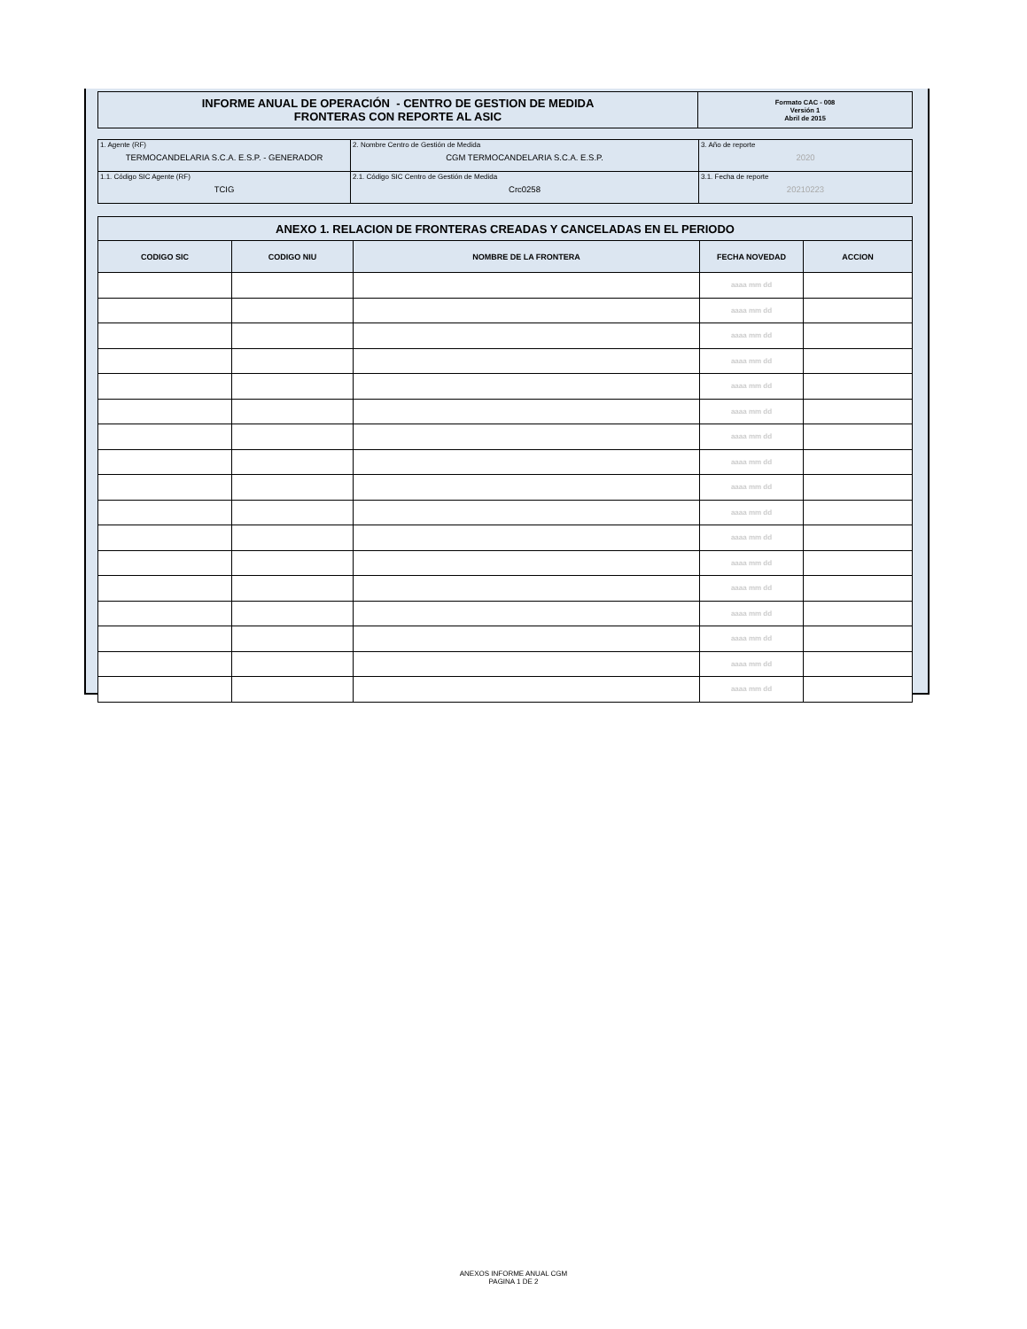| INFORME ANUAL DE OPERACIÓN - CENTRO DE GESTION DE MEDIDA FRONTERAS CON REPORTE AL ASIC | Formato CAC - 008 Versión 1 Abril de 2015 |
| 1. Agente (RF) TERMOCANDELARIA S.C.A. E.S.P. - GENERADOR | 2. Nombre Centro de Gestión de Medida CGM TERMOCANDELARIA S.C.A. E.S.P. | 3. Año de reporte 2020 |
| 1.1. Código SIC Agente (RF) TCIG | 2.1. Código SIC Centro de Gestión de Medida Crc0258 | 3.1. Fecha de reporte 20210223 |
| ANEXO 1. RELACION DE FRONTERAS CREADAS Y CANCELADAS EN EL PERIODO | | | | |
| --- | --- | --- | --- | --- |
| CODIGO SIC | CODIGO NIU | NOMBRE DE LA FRONTERA | FECHA NOVEDAD | ACCION |
| | | | aaaa mm dd | |
| | | | aaaa mm dd | |
| | | | aaaa mm dd | |
| | | | aaaa mm dd | |
| | | | aaaa mm dd | |
| | | | aaaa mm dd | |
| | | | aaaa mm dd | |
| | | | aaaa mm dd | |
| | | | aaaa mm dd | |
| | | | aaaa mm dd | |
| | | | aaaa mm dd | |
| | | | aaaa mm dd | |
| | | | aaaa mm dd | |
| | | | aaaa mm dd | |
| | | | aaaa mm dd | |
| | | | aaaa mm dd | |
| | | | aaaa mm dd | |
ANEXOS INFORME ANUAL CGM
PAGINA 1 DE 2